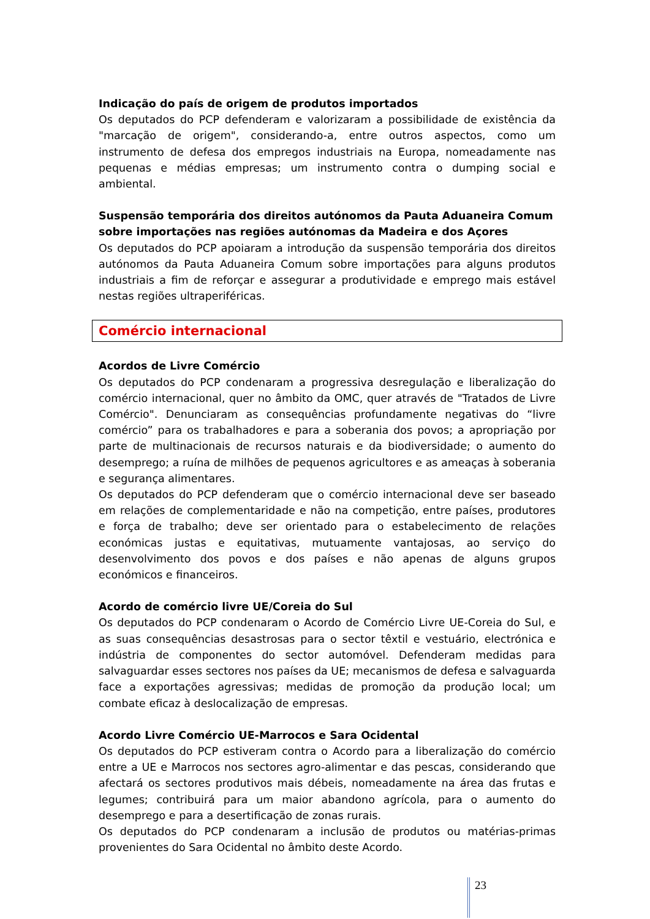Indicação do país de origem de produtos importados
Os deputados do PCP defenderam e valorizaram a possibilidade de existência da "marcação de origem", considerando-a, entre outros aspectos, como um instrumento de defesa dos empregos industriais na Europa, nomeadamente nas pequenas e médias empresas; um instrumento contra o dumping social e ambiental.
Suspensão temporária dos direitos autónomos da Pauta Aduaneira Comum sobre importações nas regiões autónomas da Madeira e dos Açores
Os deputados do PCP apoiaram a introdução da suspensão temporária dos direitos autónomos da Pauta Aduaneira Comum sobre importações para alguns produtos industriais a fim de reforçar e assegurar a produtividade e emprego mais estável nestas regiões ultraperiféricas.
Comércio internacional
Acordos de Livre Comércio
Os deputados do PCP condenaram a progressiva desregulação e liberalização do comércio internacional, quer no âmbito da OMC, quer através de "Tratados de Livre Comércio". Denunciaram as consequências profundamente negativas do “livre comércio” para os trabalhadores e para a soberania dos povos; a apropriação por parte de multinacionais de recursos naturais e da biodiversidade; o aumento do desemprego; a ruína de milhões de pequenos agricultores e as ameaças à soberania e segurança alimentares.
Os deputados do PCP defenderam que o comércio internacional deve ser baseado em relações de complementaridade e não na competição, entre países, produtores e força de trabalho; deve ser orientado para o estabelecimento de relações económicas justas e equitativas, mutuamente vantajosas, ao serviço do desenvolvimento dos povos e dos países e não apenas de alguns grupos económicos e financeiros.
Acordo de comércio livre UE/Coreia do Sul
Os deputados do PCP condenaram o Acordo de Comércio Livre UE-Coreia do Sul, e as suas consequências desastrosas para o sector têxtil e vestuário, electrónica e indústria de componentes do sector automóvel. Defenderam medidas para salvaguardar esses sectores nos países da UE; mecanismos de defesa e salvaguarda face a exportações agressivas; medidas de promoção da produção local; um combate eficaz à deslocalização de empresas.
Acordo Livre Comércio UE-Marrocos e Sara Ocidental
Os deputados do PCP estiveram contra o Acordo para a liberalização do comércio entre a UE e Marrocos nos sectores agro-alimentar e das pescas, considerando que afectará os sectores produtivos mais débeis, nomeadamente na área das frutas e legumes; contribuirá para um maior abandono agrícola, para o aumento do desemprego e para a desertificação de zonas rurais.
Os deputados do PCP condenaram a inclusão de produtos ou matérias-primas provenientes do Sara Ocidental no âmbito deste Acordo.
23